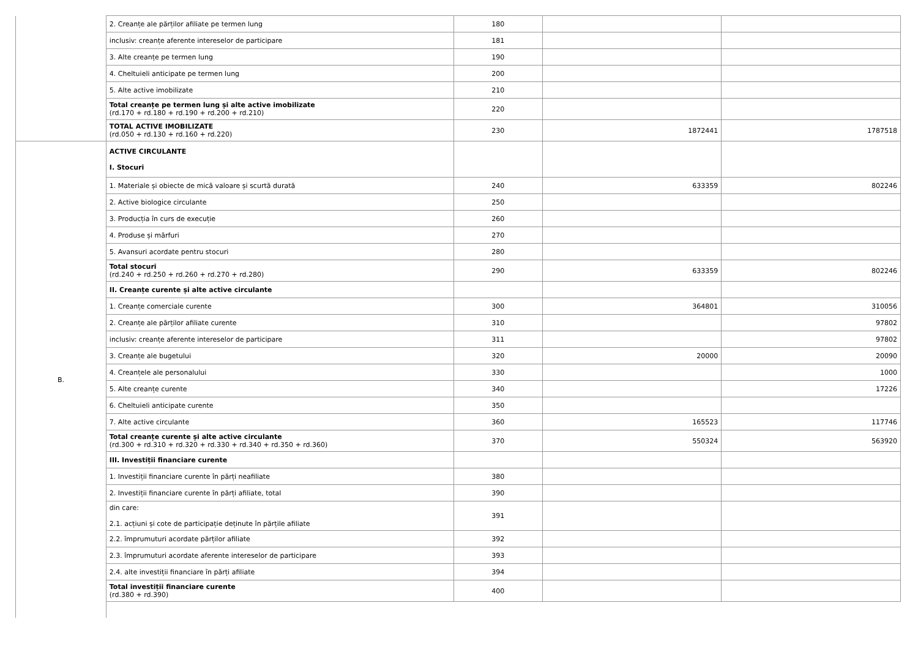| | 2. Creanțe ale părților afiliate pe termen lung | 180 | | |
| | inclusiv: creanțe aferente intereselor de participare | 181 | | |
| | 3. Alte creanțe pe termen lung | 190 | | |
| | 4. Cheltuieli anticipate pe termen lung | 200 | | |
| | 5. Alte active imobilizate | 210 | | |
| | Total creanțe pe termen lung și alte active imobilizate (rd.170 + rd.180 + rd.190 + rd.200 + rd.210) | 220 | | |
| | TOTAL ACTIVE IMOBILIZATE (rd.050 + rd.130 + rd.160 + rd.220) | 230 | 1872441 | 1787518 |
| B. | ACTIVE CIRCULANTE I. Stocuri | | | |
| | 1. Materiale și obiecte de mică valoare și scurtă durată | 240 | 633359 | 802246 |
| | 2. Active biologice circulante | 250 | | |
| | 3. Producția în curs de execuție | 260 | | |
| | 4. Produse și mărfuri | 270 | | |
| | 5. Avansuri acordate pentru stocuri | 280 | | |
| | Total stocuri (rd.240 + rd.250 + rd.260 + rd.270 + rd.280) | 290 | 633359 | 802246 |
| | II. Creanțe curente și alte active circulante | | | |
| | 1. Creanțe comerciale curente | 300 | 364801 | 310056 |
| | 2. Creanțe ale părților afiliate curente | 310 | | 97802 |
| | inclusiv: creanțe aferente intereselor de participare | 311 | | 97802 |
| | 3. Creanțe ale bugetului | 320 | 20000 | 20090 |
| | 4. Creanțele ale personalului | 330 | | 1000 |
| | 5. Alte creanțe curente | 340 | | 17226 |
| | 6. Cheltuieli anticipate curente | 350 | | |
| | 7. Alte active circulante | 360 | 165523 | 117746 |
| | Total creanțe curente și alte active circulante (rd.300 + rd.310 + rd.320 + rd.330 + rd.340 + rd.350 + rd.360) | 370 | 550324 | 563920 |
| | III. Investiții financiare curente | | | |
| | 1. Investiții financiare curente în părți neafiliate | 380 | | |
| | 2. Investiții financiare curente în părți afiliate, total | 390 | | |
| | din care: 2.1. acțiuni și cote de participație deținute în părțile afiliate | 391 | | |
| | 2.2. împrumuturi acordate părților afiliate | 392 | | |
| | 2.3. împrumuturi acordate aferente intereselor de participare | 393 | | |
| | 2.4. alte investiții financiare în părți afiliate | 394 | | |
| | Total investiții financiare curente (rd.380 + rd.390) | 400 | | |